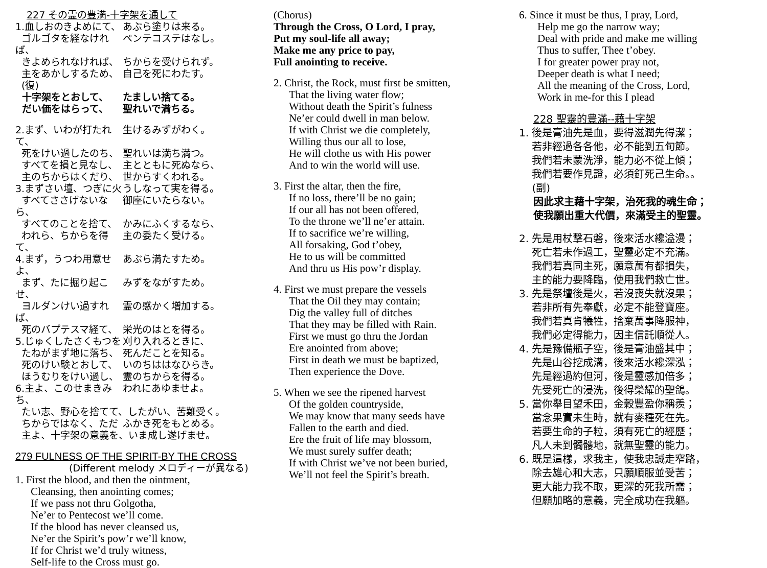227 その霊の豊満-十字架を通して
1.血しおのきよめにて、 あぶら塗りは来る。
ゴルゴタを経なければ、 ペンテコステはなし。
きよめられなければ、 ちからを受けられず。
主をあかしするため、 自己を死にわたす。
(復)
十字架をとおして、 たましい捨てる。
だい価をはらって、 聖れいで満ちる。
2.まず、いわが打たれて、 生けるみずがわく。
死をけい過したのち、 聖れいは満ち満つ。
すべてを損と見なし、 主とともに死ぬなら、
主のちからはくだり、 世からすくわれる。
3.まずさい壇、つぎに火 うしなって実を得る。
すべてささげないなら、 御座にいたらない。
すべてのことを捨て、 かみにふくするなら、
われら、ちからを得て、 主の委たく受ける。
4.まず，うつわ用意せよ、 あぶら満たすため。
まず、たに掘り起こせ、 みずをながすため。
ヨルダンけい過すれば、 霊の感かく増加する。
死のバプテスマ経て、 栄光のはとを得る。
5.じゅくしたさくもつを 刈り入れるときに、
たねがまず地に落ち、 死んだことを知る。
死のけい験とおして、 いのちははなひらき。
ほうむりをけい過し、 霊のちからを得る。
6.主よ、このせまきみち、 われにあゆませよ。
たい志、野心を捨てて、したがい、苦難受く。
ちからではなく、ただ ふかき死をもとめる。
主よ、十字架の意義を、いま成し遂げませ。
279 FULNESS OF THE SPIRIT-BY THE CROSS
(Different melody メロディーが異なる)
1. First the blood, and then the ointment,
Cleansing, then anointing comes;
If we pass not thru Golgotha,
Ne’er to Pentecost we’ll come.
If the blood has never cleansed us,
Ne’er the Spirit’s pow’r we’ll know,
If for Christ we’d truly witness,
Self-life to the Cross must go.
(Chorus)
Through the Cross, O Lord, I pray,
Put my soul-life all away;
Make me any price to pay,
Full anointing to receive.
2. Christ, the Rock, must first be smitten,
That the living water flow;
Without death the Spirit’s fulness
Ne’er could dwell in man below.
If with Christ we die completely,
Willing thus our all to lose,
He will clothe us with His power
And to win the world will use.
3. First the altar, then the fire,
If no loss, there’ll be no gain;
If our all has not been offered,
To the throne we’ll ne’er attain.
If to sacrifice we’re willing,
All forsaking, God t’obey,
He to us will be committed
And thru us His pow’r display.
4. First we must prepare the vessels
That the Oil they may contain;
Dig the valley full of ditches
That they may be filled with Rain.
First we must go thru the Jordan
Ere anointed from above;
First in death we must be baptized,
Then experience the Dove.
5. When we see the ripened harvest
Of the golden countryside,
We may know that many seeds have
Fallen to the earth and died.
Ere the fruit of life may blossom,
We must surely suffer death;
If with Christ we’ve not been buried,
We’ll not feel the Spirit’s breath.
6. Since it must be thus, I pray, Lord,
Help me go the narrow way;
Deal with pride and make me willing
Thus to suffer, Thee t’obey.
I for greater power pray not,
Deeper death is what I need;
All the meaning of the Cross, Lord,
Work in me-for this I plead
228 聖靈的豊滿--藉十字架
1. 後是膏油先是血，要得滋潤先得潔；
若非經過各各他，必不能到五旬節。
我們若未蒙洗淨，能力必不從上傾；
我們若要作見證，必須釘死己生命。。
(副)
因此求主藉十字架，治死我的魂生命；
使我願出重大代價，來滿受主的聖靈。
2. 先是用杖擊石磐，後來活水纔溢漫；
死亡若未作過工，聖靈必定不充滿。
我們若真同主死，願意萬有都損失，
主的能力要降臨，使用我們救亡世。
3. 先是祭壇後是火，若沒喪失就沒果；
若非所有先奉獻，必定不能登寶座。
我們若真肯犧牲，捨棄萬事降服神，
我們必定得能力，因主信託順從人。
4. 先是豫備瓶子空，後是膏油盛其中；
先是山谷挖成溝，後來活水纔深泓；
先是經過約但河，後是靈感加倍多；
先受死亡的浸洗，後得榮耀的聖鴿。
5. 當你舉目望禾田，金穀豐盈你稱羨；
當念果實未生時，就有麥種死在先。
若要生命的子粒，須有死亡的經歷；
凡人未到髑髏地，就無聖靈的能力。
6. 既是這樣，求我主，使我忠誠走窄路，
除去雄心和大志，只願順服並受苦；
更大能力我不取，更深的死我所需；
但願加略的意義，完全成功在我軀。